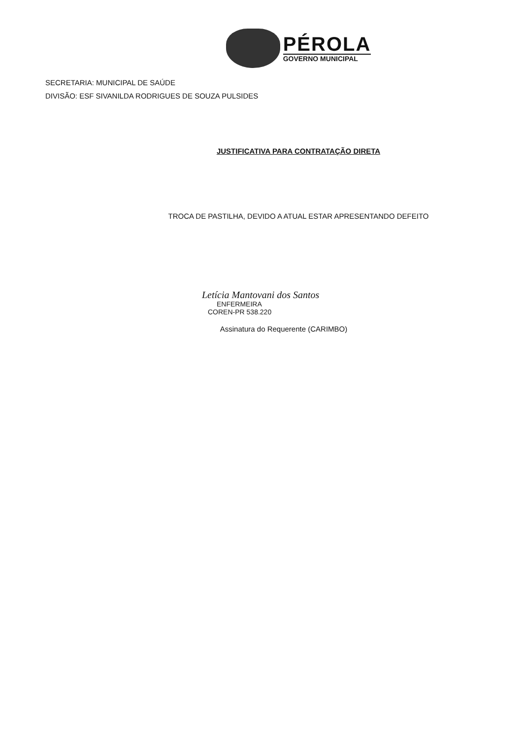PÉROLA
GOVERNO MUNICIPAL
SECRETARIA: MUNICIPAL DE SAÚDE
DIVISÃO: ESF SIVANILDA RODRIGUES DE SOUZA PULSIDES
JUSTIFICATIVA PARA CONTRATAÇÃO DIRETA
TROCA DE PASTILHA, DEVIDO A ATUAL ESTAR APRESENTANDO DEFEITO
Letícia Mantovani dos Santos
ENFERMEIRA
COREN-PR 538.220
Assinatura do Requerente (CARIMBO)